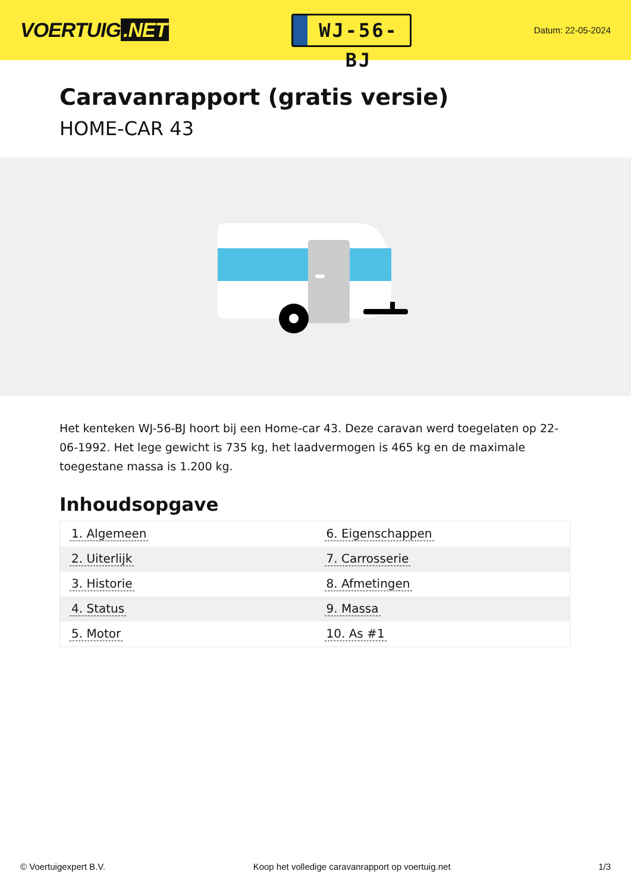VOERTUIG.NET
WJ-56-BJ
Datum: 22-05-2024
Caravanrapport (gratis versie)
HOME-CAR 43
Het kenteken WJ-56-BJ hoort bij een Home-car 43. Deze caravan werd toegelaten op 22-06-1992. Het lege gewicht is 735 kg, het laadvermogen is 465 kg en de maximale toegestane massa is 1.200 kg.
Inhoudsopgave
| 1. Algemeen | 6. Eigenschappen |
| 2. Uiterlijk | 7. Carrosserie |
| 3. Historie | 8. Afmetingen |
| 4. Status | 9. Massa |
| 5. Motor | 10. As #1 |
© Voertuigexpert B.V. Koop het volledige caravanrapport op voertuig.net 1/3